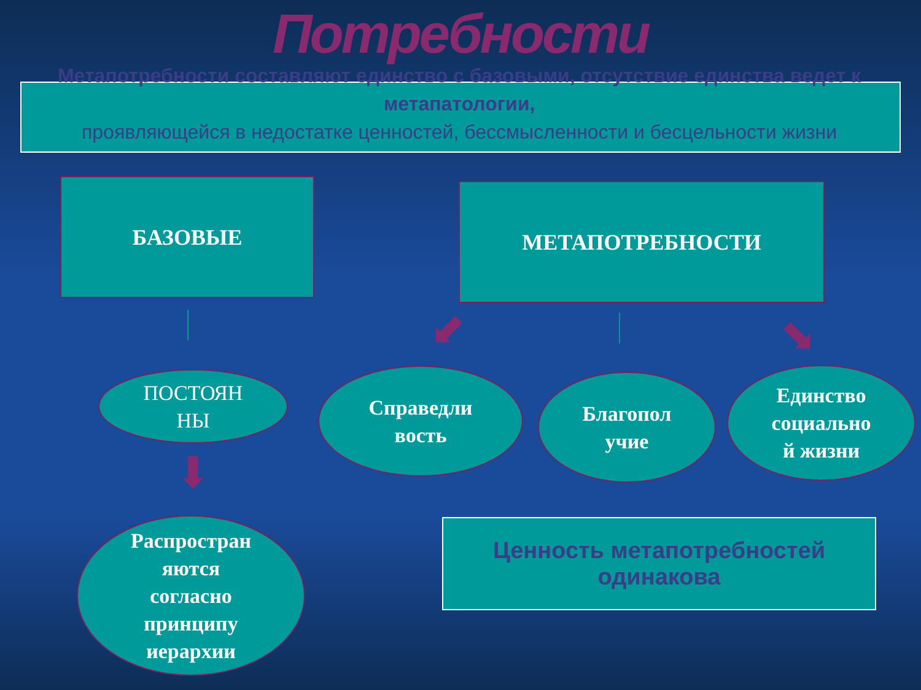Потребности
Метапотребности составляют единство с базовыми, отсутствие единства ведет к метапатологии,
проявляющейся в недостатке ценностей, бессмысленности и бесцельности жизни
БАЗОВЫЕ МЕТАПОТРЕБНОСТИ
⬇
⬋ ⬊
ПОСТОЯН
НЫ
Справедли
вость
Благопол
учие
Единство
социально
й жизни
Распростран
яются
согласно
принципу
иерархии
Ценность метапотребностей
одинакова